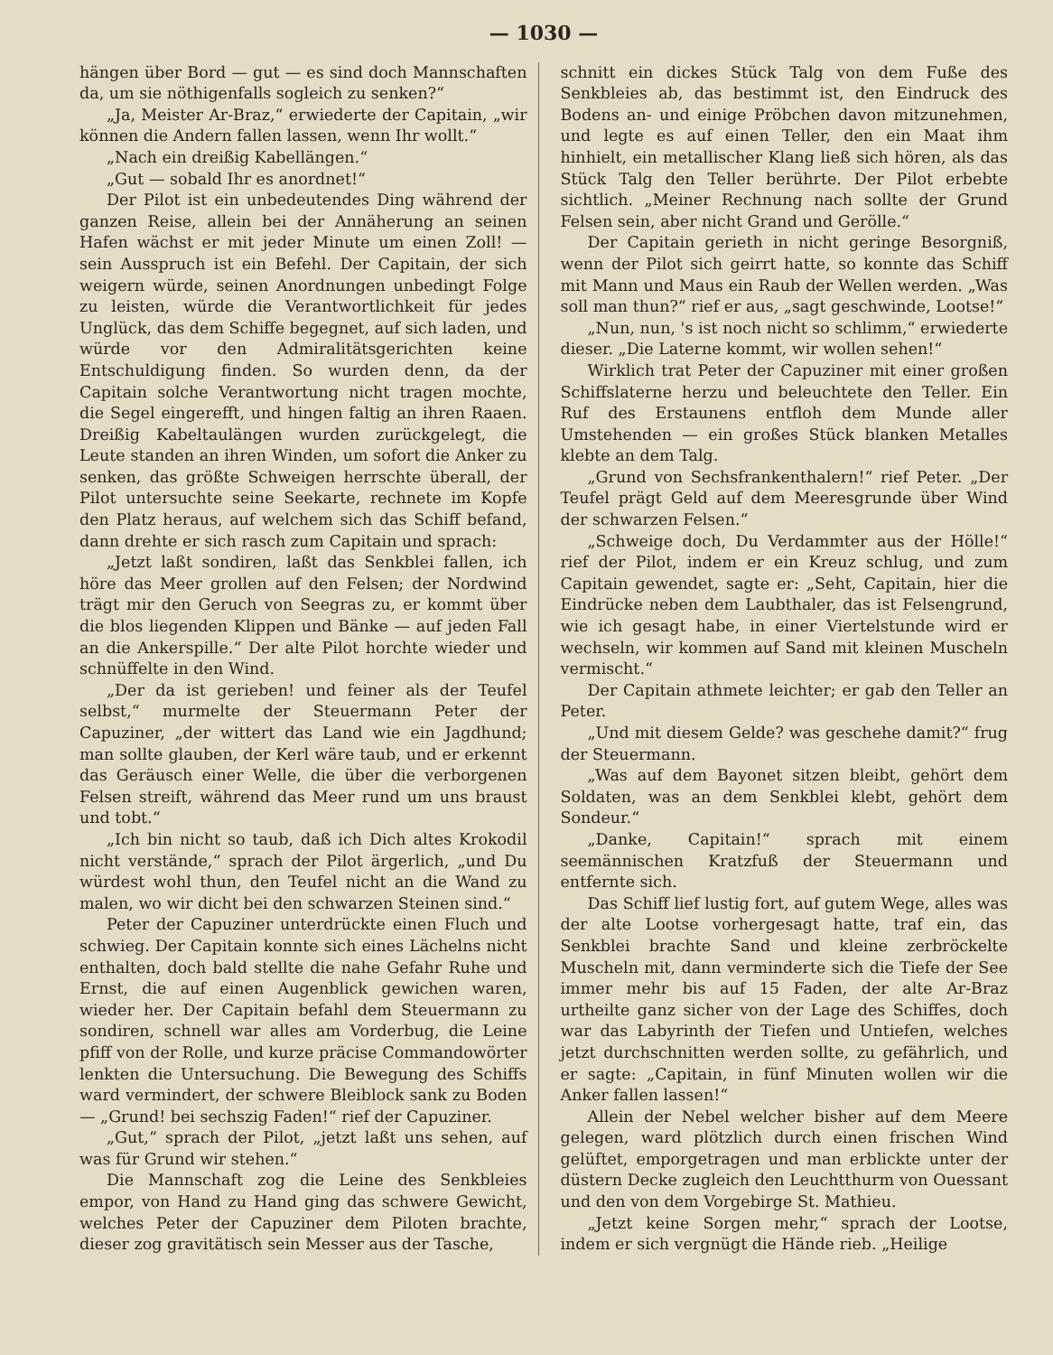— 1030 —
hängen über Bord — gut — es sind doch Mannschaften da, um sie nöthigenfalls sogleich zu senken?“
„Ja, Meister Ar-Braz,“ erwiederte der Capitain, „wir können die Andern fallen lassen, wenn Ihr wollt.“
„Nach ein dreißig Kabellängen.“
„Gut — sobald Ihr es anordnet!“
Der Pilot ist ein unbedeutendes Ding während der ganzen Reise, allein bei der Annäherung an seinen Hafen wächst er mit jeder Minute um einen Zoll! — sein Ausspruch ist ein Befehl. Der Capitain, der sich weigern würde, seinen Anordnungen unbedingt Folge zu leisten, würde die Verantwortlichkeit für jedes Unglück, das dem Schiffe begegnet, auf sich laden, und würde vor den Admiralitätsgerichten keine Entschuldigung finden. So wurden denn, da der Capitain solche Verantwortung nicht tragen mochte, die Segel eingerefft, und hingen faltig an ihren Raaen. Dreißig Kabeltaulängen wurden zurückgelegt, die Leute standen an ihren Winden, um sofort die Anker zu senken, das größte Schweigen herrschte überall, der Pilot untersuchte seine Seekarte, rechnete im Kopfe den Platz heraus, auf welchem sich das Schiff befand, dann drehte er sich rasch zum Capitain und sprach:
„Jetzt laßt sondiren, laßt das Senkblei fallen, ich höre das Meer grollen auf den Felsen; der Nordwind trägt mir den Geruch von Seegras zu, er kommt über die blos liegenden Klippen und Bänke — auf jeden Fall an die Ankerspille.“ Der alte Pilot horchte wieder und schnüffelte in den Wind.
„Der da ist gerieben! und feiner als der Teufel selbst,“ murmelte der Steuermann Peter der Capuziner, „der wittert das Land wie ein Jagdhund; man sollte glauben, der Kerl wäre taub, und er erkennt das Geräusch einer Welle, die über die verborgenen Felsen streift, während das Meer rund um uns braust und tobt.“
„Ich bin nicht so taub, daß ich Dich altes Krokodil nicht verstände,“ sprach der Pilot ärgerlich, „und Du würdest wohl thun, den Teufel nicht an die Wand zu malen, wo wir dicht bei den schwarzen Steinen sind.“
Peter der Capuziner unterdrückte einen Fluch und schwieg. Der Capitain konnte sich eines Lächelns nicht enthalten, doch bald stellte die nahe Gefahr Ruhe und Ernst, die auf einen Augenblick gewichen waren, wieder her. Der Capitain befahl dem Steuermann zu sondiren, schnell war alles am Vorderbug, die Leine pfiff von der Rolle, und kurze präcise Commandowörter lenkten die Untersuchung. Die Bewegung des Schiffs ward vermindert, der schwere Bleiblock sank zu Boden — „Grund! bei sechszig Faden!“ rief der Capuziner.
„Gut,“ sprach der Pilot, „jetzt laßt uns sehen, auf was für Grund wir stehen.“
Die Mannschaft zog die Leine des Senkbleies empor, von Hand zu Hand ging das schwere Gewicht, welches Peter der Capuziner dem Piloten brachte, dieser zog gravitätisch sein Messer aus der Tasche,
schnitt ein dickes Stück Talg von dem Fuße des Senkbleies ab, das bestimmt ist, den Eindruck des Bodens an- und einige Pröbchen davon mitzunehmen, und legte es auf einen Teller, den ein Maat ihm hinhielt, ein metallischer Klang ließ sich hören, als das Stück Talg den Teller berührte. Der Pilot erbebte sichtlich. „Meiner Rechnung nach sollte der Grund Felsen sein, aber nicht Grand und Gerölle.“
Der Capitain gerieth in nicht geringe Besorgniß, wenn der Pilot sich geirrt hatte, so konnte das Schiff mit Mann und Maus ein Raub der Wellen werden. „Was soll man thun?“ rief er aus, „sagt geschwinde, Lootse!“
„Nun, nun, 's ist noch nicht so schlimm,“ erwiederte dieser. „Die Laterne kommt, wir wollen sehen!“
Wirklich trat Peter der Capuziner mit einer großen Schiffslaterne herzu und beleuchtete den Teller. Ein Ruf des Erstaunens entfloh dem Munde aller Umstehenden — ein großes Stück blanken Metalles klebte an dem Talg.
„Grund von Sechsfrankenthalern!“ rief Peter. „Der Teufel prägt Geld auf dem Meeresgrunde über Wind der schwarzen Felsen.“
„Schweige doch, Du Verdammter aus der Hölle!“ rief der Pilot, indem er ein Kreuz schlug, und zum Capitain gewendet, sagte er: „Seht, Capitain, hier die Eindrücke neben dem Laubthaler, das ist Felsengrund, wie ich gesagt habe, in einer Viertelstunde wird er wechseln, wir kommen auf Sand mit kleinen Muscheln vermischt.“
Der Capitain athmete leichter; er gab den Teller an Peter.
„Und mit diesem Gelde? was geschehe damit?“ frug der Steuermann.
„Was auf dem Bayonet sitzen bleibt, gehört dem Soldaten, was an dem Senkblei klebt, gehört dem Sondeur.“
„Danke, Capitain!“ sprach mit einem seemännischen Kratzfuß der Steuermann und entfernte sich.
Das Schiff lief lustig fort, auf gutem Wege, alles was der alte Lootse vorhergesagt hatte, traf ein, das Senkblei brachte Sand und kleine zerbröckelte Muscheln mit, dann verminderte sich die Tiefe der See immer mehr bis auf 15 Faden, der alte Ar-Braz urtheilte ganz sicher von der Lage des Schiffes, doch war das Labyrinth der Tiefen und Untiefen, welches jetzt durchschnitten werden sollte, zu gefährlich, und er sagte: „Capitain, in fünf Minuten wollen wir die Anker fallen lassen!“
Allein der Nebel welcher bisher auf dem Meere gelegen, ward plötzlich durch einen frischen Wind gelüftet, emporgetragen und man erblickte unter der düstern Decke zugleich den Leuchtthurm von Ouessant und den von dem Vorgebirge St. Mathieu.
„Jetzt keine Sorgen mehr,“ sprach der Lootse, indem er sich vergnügt die Hände rieb. „Heilige